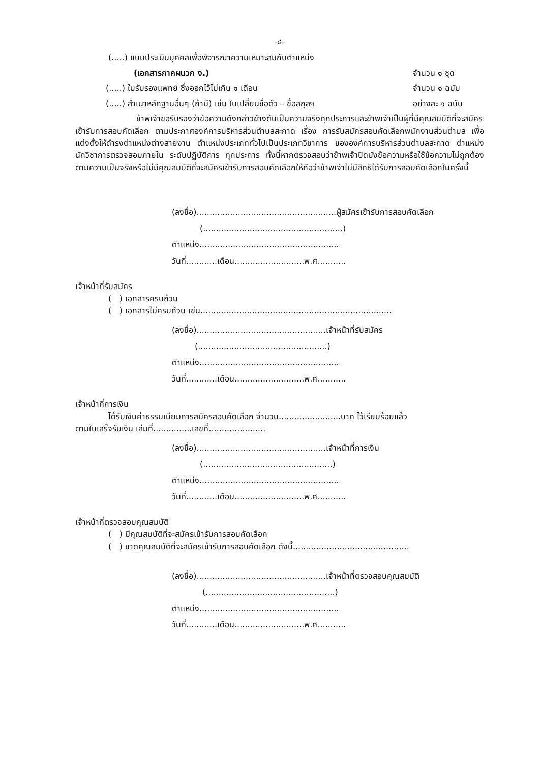-๔-
(.....) แบบประเมินบุคคลเพื่อพิจารณาความเหมาะสมกับตำแหน่ง
(เอกสารภาคผนวก ง.) จำนวน ๑ ชุด
(.....) ใบรับรองแพทย์ ซึ่งออกไว้ไม่เกิน ๑ เดือน จำนวน ๑ ฉบับ
(.....) สำเนาหลักฐานอื่นๆ (ถ้ามี) เช่น ใบเปลี่ยนชื่อตัว – ชื่อสกุลฯ อย่างละ ๑ ฉบับ
ข้าพเจ้าขอรับรองว่าข้อความดังกล่าวข้างต้นเป็นความจริงทุกประการและข้าพเจ้าเป็นผู้ที่มีคุณสมบัติที่จะสมัครเข้ารับการสอบคัดเลือก ตามประกาศองค์การบริหารส่วนตำบลสะกาด เรื่อง การรับสมัครสอบคัดเลือกพนักงานส่วนตำบล เพื่อแต่งตั้งให้ดำรงตำแหน่งต่างสายงาน ตำแหน่งประเภททั่วไปเป็นประเภทวิชาการ ขององค์การบริหารส่วนตำบลสะกาด ตำแหน่ง นักวิชาการตรวจสอบภายใน ระดับปฏิบัติการ ทุกประการ ทั้งนี้หากตรวจสอบว่าข้าพเจ้าปิดบังข้อความหรือใช้ข้อความไม่ถูกต้องตามความเป็นจริงหรือไม่มีคุณสมบัติที่จะสมัครเข้ารับการสอบคัดเลือกให้ถือว่าข้าพเจ้าไม่มีสิทธิได้รับการสอบคัดเลือกในครั้งนี้
(ลงชื่อ)......................................................ผู้สมัครเข้ารับการสอบคัดเลือก
(......................................................)
ตำแหน่ง......................................................
วันที่............เดือน...........................พ.ศ...........
เจ้าหน้าที่รับสมัคร
( ) เอกสารครบถ้วน
( ) เอกสารไม่ครบถ้วน เช่น..........................................................................
(ลงชื่อ)..................................................เจ้าหน้าที่รับสมัคร
(..................................................)
ตำแหน่ง......................................................
วันที่............เดือน...........................พ.ศ...........
เจ้าหน้าที่การเงิน
ได้รับเงินค่าธรรมเนียมการสมัครสอบคัดเลือก จำนวน........................บาท ไว้เรียบร้อยแล้ว
ตามใบเสร็จรับเงิน เล่มที่...............เลขที่......................
(ลงชื่อ)..................................................เจ้าหน้าที่การเงิน
(..................................................)
ตำแหน่ง......................................................
วันที่............เดือน...........................พ.ศ...........
เจ้าหน้าที่ตรวจสอบคุณสมบัติ
( ) มีคุณสมบัติที่จะสมัครเข้ารับการสอบคัดเลือก
( ) ขาดคุณสมบัติที่จะสมัครเข้ารับการสอบคัดเลือก ดังนี้.............................................
(ลงชื่อ)..................................................เจ้าหน้าที่ตรวจสอบคุณสมบัติ
(..................................................)
ตำแหน่ง......................................................
วันที่............เดือน...........................พ.ศ...........